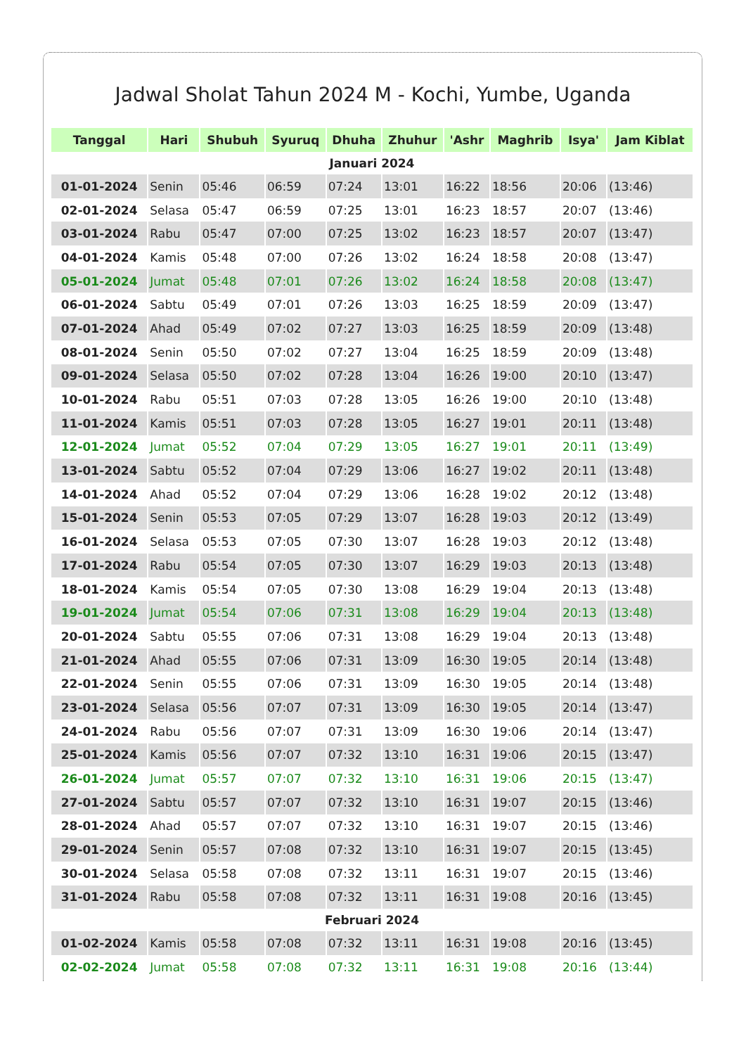Jadwal Sholat Tahun 2024 M - Kochi, Yumbe, Uganda
| Tanggal | Hari | Shubuh | Syuruq | Dhuha | Zhuhur | 'Ashr | Maghrib | Isya' | Jam Kiblat |
| --- | --- | --- | --- | --- | --- | --- | --- | --- | --- |
| Januari 2024 | | | | | | | | | |
| 01-01-2024 | Senin | 05:46 | 06:59 | 07:24 | 13:01 | 16:22 | 18:56 | 20:06 | (13:46) |
| 02-01-2024 | Selasa | 05:47 | 06:59 | 07:25 | 13:01 | 16:23 | 18:57 | 20:07 | (13:46) |
| 03-01-2024 | Rabu | 05:47 | 07:00 | 07:25 | 13:02 | 16:23 | 18:57 | 20:07 | (13:47) |
| 04-01-2024 | Kamis | 05:48 | 07:00 | 07:26 | 13:02 | 16:24 | 18:58 | 20:08 | (13:47) |
| 05-01-2024 | Jumat | 05:48 | 07:01 | 07:26 | 13:02 | 16:24 | 18:58 | 20:08 | (13:47) |
| 06-01-2024 | Sabtu | 05:49 | 07:01 | 07:26 | 13:03 | 16:25 | 18:59 | 20:09 | (13:47) |
| 07-01-2024 | Ahad | 05:49 | 07:02 | 07:27 | 13:03 | 16:25 | 18:59 | 20:09 | (13:48) |
| 08-01-2024 | Senin | 05:50 | 07:02 | 07:27 | 13:04 | 16:25 | 18:59 | 20:09 | (13:48) |
| 09-01-2024 | Selasa | 05:50 | 07:02 | 07:28 | 13:04 | 16:26 | 19:00 | 20:10 | (13:47) |
| 10-01-2024 | Rabu | 05:51 | 07:03 | 07:28 | 13:05 | 16:26 | 19:00 | 20:10 | (13:48) |
| 11-01-2024 | Kamis | 05:51 | 07:03 | 07:28 | 13:05 | 16:27 | 19:01 | 20:11 | (13:48) |
| 12-01-2024 | Jumat | 05:52 | 07:04 | 07:29 | 13:05 | 16:27 | 19:01 | 20:11 | (13:49) |
| 13-01-2024 | Sabtu | 05:52 | 07:04 | 07:29 | 13:06 | 16:27 | 19:02 | 20:11 | (13:48) |
| 14-01-2024 | Ahad | 05:52 | 07:04 | 07:29 | 13:06 | 16:28 | 19:02 | 20:12 | (13:48) |
| 15-01-2024 | Senin | 05:53 | 07:05 | 07:29 | 13:07 | 16:28 | 19:03 | 20:12 | (13:49) |
| 16-01-2024 | Selasa | 05:53 | 07:05 | 07:30 | 13:07 | 16:28 | 19:03 | 20:12 | (13:48) |
| 17-01-2024 | Rabu | 05:54 | 07:05 | 07:30 | 13:07 | 16:29 | 19:03 | 20:13 | (13:48) |
| 18-01-2024 | Kamis | 05:54 | 07:05 | 07:30 | 13:08 | 16:29 | 19:04 | 20:13 | (13:48) |
| 19-01-2024 | Jumat | 05:54 | 07:06 | 07:31 | 13:08 | 16:29 | 19:04 | 20:13 | (13:48) |
| 20-01-2024 | Sabtu | 05:55 | 07:06 | 07:31 | 13:08 | 16:29 | 19:04 | 20:13 | (13:48) |
| 21-01-2024 | Ahad | 05:55 | 07:06 | 07:31 | 13:09 | 16:30 | 19:05 | 20:14 | (13:48) |
| 22-01-2024 | Senin | 05:55 | 07:06 | 07:31 | 13:09 | 16:30 | 19:05 | 20:14 | (13:48) |
| 23-01-2024 | Selasa | 05:56 | 07:07 | 07:31 | 13:09 | 16:30 | 19:05 | 20:14 | (13:47) |
| 24-01-2024 | Rabu | 05:56 | 07:07 | 07:31 | 13:09 | 16:30 | 19:06 | 20:14 | (13:47) |
| 25-01-2024 | Kamis | 05:56 | 07:07 | 07:32 | 13:10 | 16:31 | 19:06 | 20:15 | (13:47) |
| 26-01-2024 | Jumat | 05:57 | 07:07 | 07:32 | 13:10 | 16:31 | 19:06 | 20:15 | (13:47) |
| 27-01-2024 | Sabtu | 05:57 | 07:07 | 07:32 | 13:10 | 16:31 | 19:07 | 20:15 | (13:46) |
| 28-01-2024 | Ahad | 05:57 | 07:07 | 07:32 | 13:10 | 16:31 | 19:07 | 20:15 | (13:46) |
| 29-01-2024 | Senin | 05:57 | 07:08 | 07:32 | 13:10 | 16:31 | 19:07 | 20:15 | (13:45) |
| 30-01-2024 | Selasa | 05:58 | 07:08 | 07:32 | 13:11 | 16:31 | 19:07 | 20:15 | (13:46) |
| 31-01-2024 | Rabu | 05:58 | 07:08 | 07:32 | 13:11 | 16:31 | 19:08 | 20:16 | (13:45) |
| Februari 2024 | | | | | | | | | |
| 01-02-2024 | Kamis | 05:58 | 07:08 | 07:32 | 13:11 | 16:31 | 19:08 | 20:16 | (13:45) |
| 02-02-2024 | Jumat | 05:58 | 07:08 | 07:32 | 13:11 | 16:31 | 19:08 | 20:16 | (13:44) |